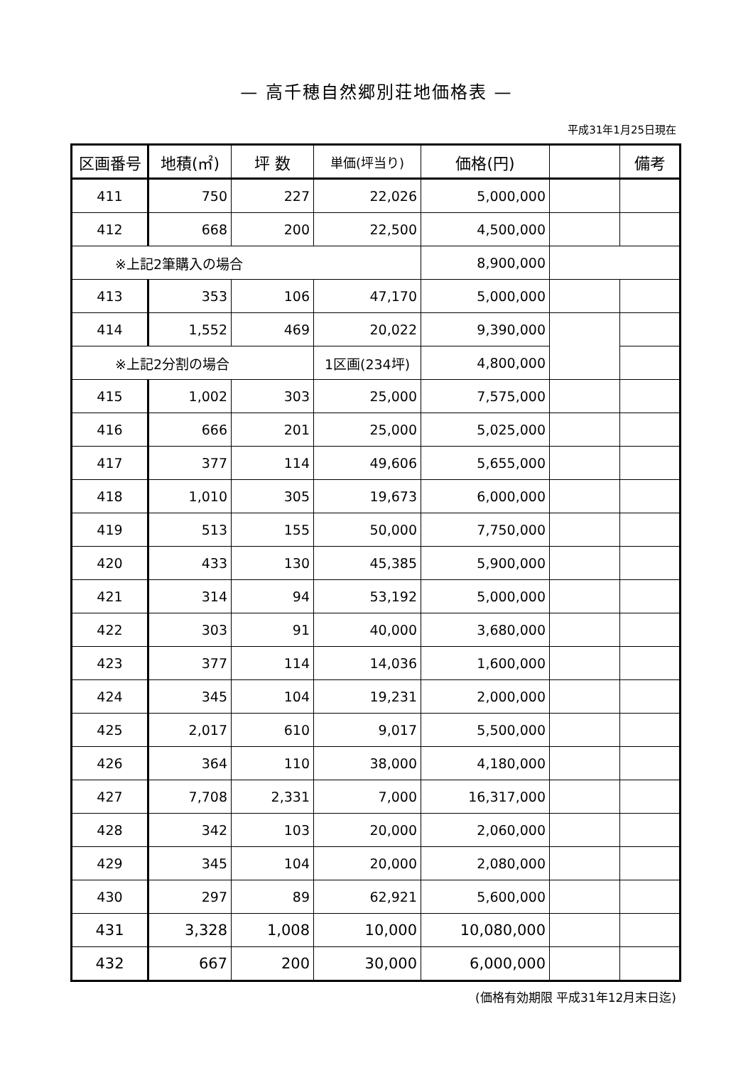— 高千穂自然郷別荘地価格表 —
平成31年1月25日現在
| 区画番号 | 地積(㎡) | 坪 数 | 単価(坪当り) | 価格(円) | | 備考 |
| --- | --- | --- | --- | --- | --- | --- |
| 411 | 750 | 227 | 22,026 | 5,000,000 | | |
| 412 | 668 | 200 | 22,500 | 4,500,000 | | |
| ※上記2筆購入の場合 | | | | 8,900,000 | | |
| 413 | 353 | 106 | 47,170 | 5,000,000 | | |
| 414 | 1,552 | 469 | 20,022 | 9,390,000 | | |
| ※上記2分割の場合 | | | 1区画(234坪) | 4,800,000 | | |
| 415 | 1,002 | 303 | 25,000 | 7,575,000 | | |
| 416 | 666 | 201 | 25,000 | 5,025,000 | | |
| 417 | 377 | 114 | 49,606 | 5,655,000 | | |
| 418 | 1,010 | 305 | 19,673 | 6,000,000 | | |
| 419 | 513 | 155 | 50,000 | 7,750,000 | | |
| 420 | 433 | 130 | 45,385 | 5,900,000 | | |
| 421 | 314 | 94 | 53,192 | 5,000,000 | | |
| 422 | 303 | 91 | 40,000 | 3,680,000 | | |
| 423 | 377 | 114 | 14,036 | 1,600,000 | | |
| 424 | 345 | 104 | 19,231 | 2,000,000 | | |
| 425 | 2,017 | 610 | 9,017 | 5,500,000 | | |
| 426 | 364 | 110 | 38,000 | 4,180,000 | | |
| 427 | 7,708 | 2,331 | 7,000 | 16,317,000 | | |
| 428 | 342 | 103 | 20,000 | 2,060,000 | | |
| 429 | 345 | 104 | 20,000 | 2,080,000 | | |
| 430 | 297 | 89 | 62,921 | 5,600,000 | | |
| 431 | 3,328 | 1,008 | 10,000 | 10,080,000 | | |
| 432 | 667 | 200 | 30,000 | 6,000,000 | | |
(価格有効期限 平成31年12月末日迄)